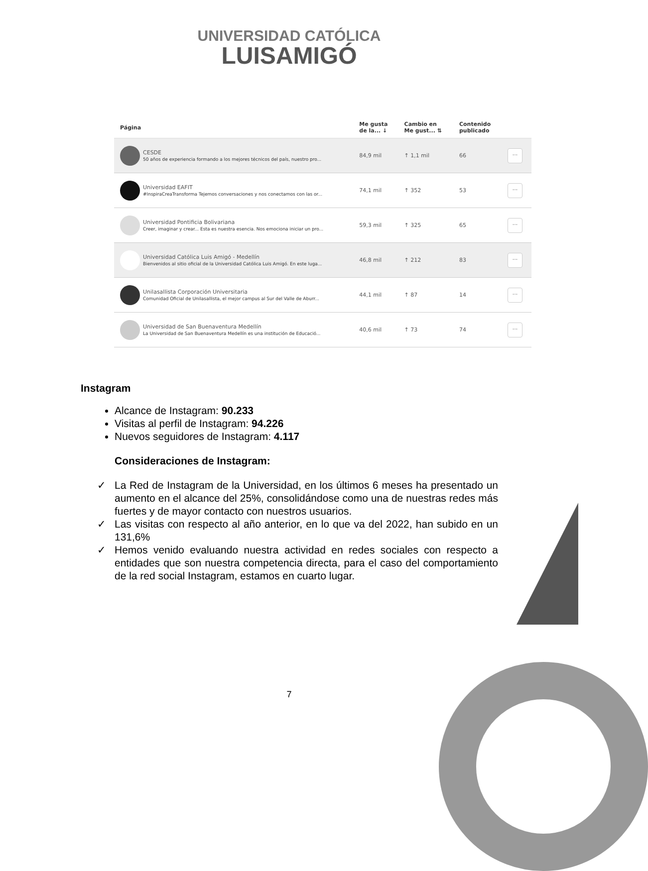UNIVERSIDAD CATÓLICA
LUISAMIGÓ
| Página | Me gusta de la... ↓ | Cambio en Me gust... ⇅ | Contenido publicado | |
| --- | --- | --- | --- | --- |
| CESDE 50 años de experiencia formando a los mejores técnicos del país, nuestro pro... | 84,9 mil | ↑ 1,1 mil | 66 | ··· |
| Universidad EAFIT #InspiraCreaTransforma Tejemos conversaciones y nos conectamos con las or... | 74,1 mil | ↑ 352 | 53 | ··· |
| Universidad Pontificia Bolivariana Creer, imaginar y crear... Esta es nuestra esencia. Nos emociona iniciar un pro... | 59,3 mil | ↑ 325 | 65 | ··· |
| Universidad Católica Luis Amigó - Medellín Bienvenidos al sitio oficial de la Universidad Católica Luis Amigó. En este luga... | 46,8 mil | ↑ 212 | 83 | ··· |
| Unilasallista Corporación Universitaria Comunidad Oficial de Unilasallista, el mejor campus al Sur del Valle de Aburr... | 44,1 mil | ↑ 87 | 14 | ··· |
| Universidad de San Buenaventura Medellín La Universidad de San Buenaventura Medellín es una institución de Educació... | 40,6 mil | ↑ 73 | 74 | ··· |
Instagram
Alcance de Instagram: 90.233
Visitas al perfil de Instagram: 94.226
Nuevos seguidores de Instagram: 4.117
Consideraciones de Instagram:
✓ La Red de Instagram de la Universidad, en los últimos 6 meses ha presentado un aumento en el alcance del 25%, consolidándose como una de nuestras redes más fuertes y de mayor contacto con nuestros usuarios.
✓ Las visitas con respecto al año anterior, en lo que va del 2022, han subido en un 131,6%
✓ Hemos venido evaluando nuestra actividad en redes sociales con respecto a entidades que son nuestra competencia directa, para el caso del comportamiento de la red social Instagram, estamos en cuarto lugar.
7